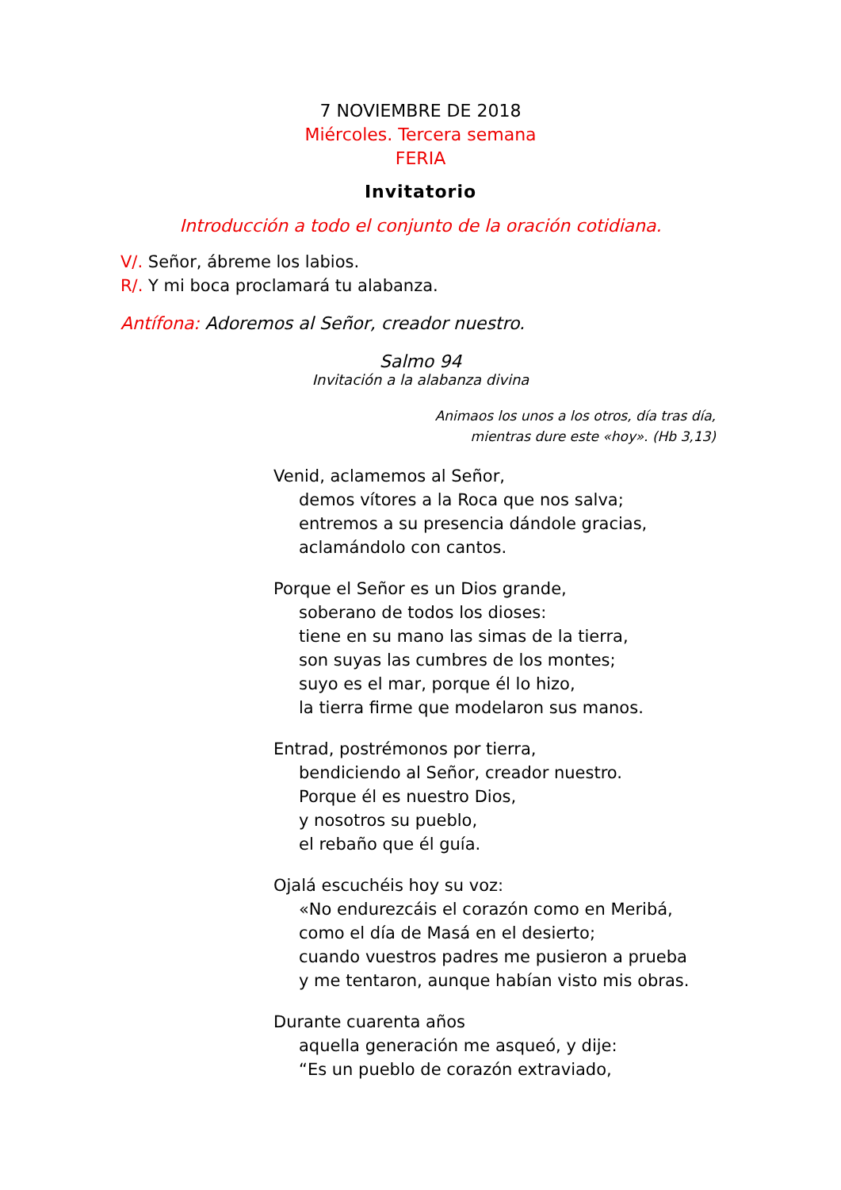7 NOVIEMBRE DE 2018
Miércoles. Tercera semana
FERIA
Invitatorio
Introducción a todo el conjunto de la oración cotidiana.
V/. Señor, ábreme los labios.
R/. Y mi boca proclamará tu alabanza.
Antífona: Adoremos al Señor, creador nuestro.
Salmo 94
Invitación a la alabanza divina
Animaos los unos a los otros, día tras día,
mientras dure este «hoy». (Hb 3,13)
Venid, aclamemos al Señor,
demos vítores a la Roca que nos salva;
entremos a su presencia dándole gracias,
aclamándolo con cantos.
Porque el Señor es un Dios grande,
soberano de todos los dioses:
tiene en su mano las simas de la tierra,
son suyas las cumbres de los montes;
suyo es el mar, porque él lo hizo,
la tierra firme que modelaron sus manos.
Entrad, postrémonos por tierra,
bendiciendo al Señor, creador nuestro.
Porque él es nuestro Dios,
y nosotros su pueblo,
el rebaño que él guía.
Ojalá escuchéis hoy su voz:
«No endurezcáis el corazón como en Meribá,
como el día de Masá en el desierto;
cuando vuestros padres me pusieron a prueba
y me tentaron, aunque habían visto mis obras.
Durante cuarenta años
aquella generación me asqueó, y dije:
“Es un pueblo de corazón extraviado,